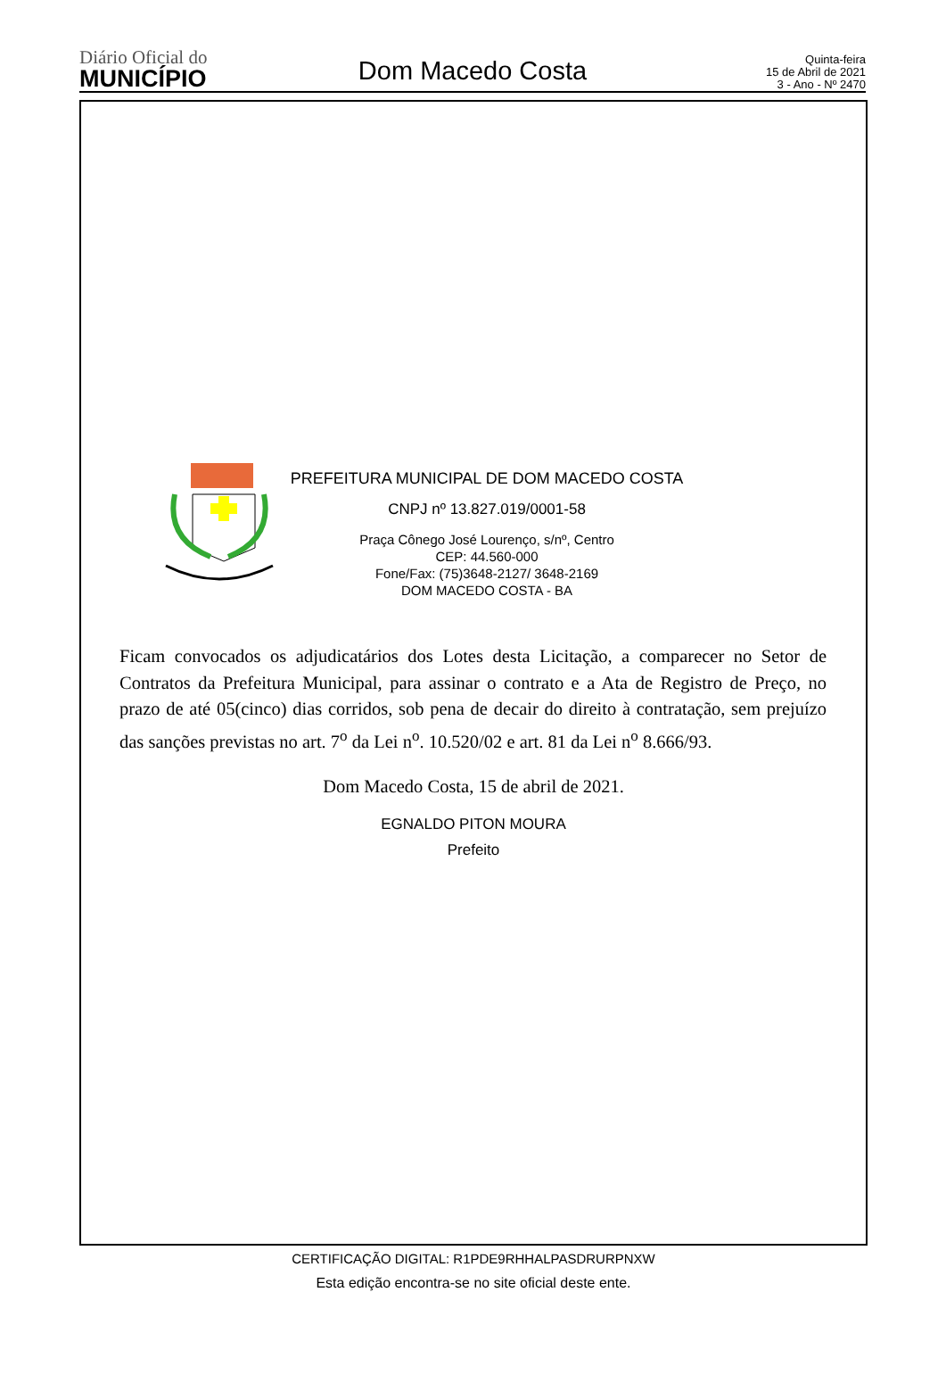Diário Oficial do
MUNICÍPIO
Dom Macedo Costa
Quinta-feira
15 de Abril de 2021
3 - Ano - Nº 2470
PREFEITURA MUNICIPAL DE DOM MACEDO COSTA
CNPJ nº 13.827.019/0001-58
Praça Cônego José Lourenço, s/nº, Centro
CEP: 44.560-000
Fone/Fax: (75)3648-2127/ 3648-2169
DOM MACEDO COSTA - BA
Ficam convocados os adjudicatários dos Lotes desta Licitação, a comparecer no Setor de Contratos da Prefeitura Municipal, para assinar o contrato e a Ata de Registro de Preço, no prazo de até 05(cinco) dias corridos, sob pena de decair do direito à contratação, sem prejuízo das sanções previstas no art. 7<sup>o</sup> da Lei n<sup>o</sup>. 10.520/02 e art. 81 da Lei n<sup>o</sup> 8.666/93.
Dom Macedo Costa, 15 de abril de 2021.
EGNALDO PITON MOURA
Prefeito
CERTIFICAÇÃO DIGITAL: R1PDE9RHHALPASDRURPNXW
Esta edição encontra-se no site oficial deste ente.